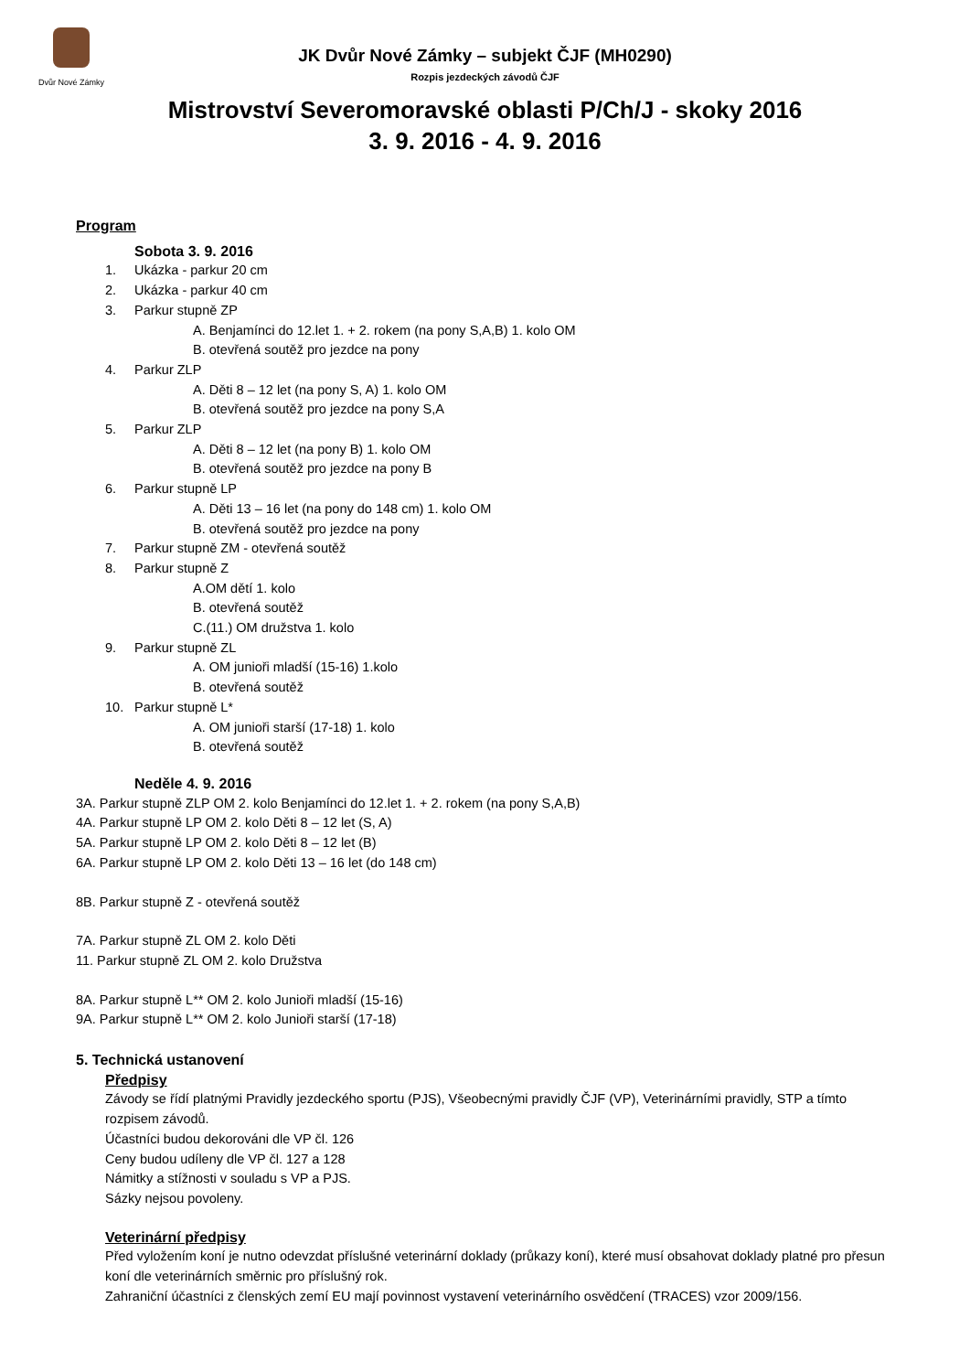Dvůr Nové Zámky
JK Dvůr Nové Zámky – subjekt ČJF (MH0290)
Rozpis jezdeckých závodů ČJF
Mistrovství Severomoravské oblasti P/Ch/J - skoky 2016
3. 9. 2016 - 4. 9. 2016
Program
Sobota 3. 9. 2016
1. Ukázka - parkur 20 cm
2. Ukázka - parkur 40 cm
3. Parkur stupně ZP
A. Benjamínci do 12.let 1. + 2. rokem (na pony S,A,B) 1. kolo OM
B. otevřená soutěž pro jezdce na pony
4. Parkur ZLP
A. Děti 8 – 12 let (na pony S, A) 1. kolo OM
B. otevřená soutěž pro jezdce na pony S,A
5. Parkur ZLP
A. Děti 8 – 12 let (na pony B) 1. kolo OM
B. otevřená soutěž pro jezdce na pony B
6. Parkur stupně LP
A. Děti 13 – 16 let (na pony do 148 cm) 1. kolo OM
B. otevřená soutěž pro jezdce na pony
7. Parkur stupně ZM - otevřená soutěž
8. Parkur stupně Z
A.OM dětí 1. kolo
B. otevřená soutěž
C.(11.) OM družstva 1. kolo
9. Parkur stupně ZL
A. OM junioři mladší (15-16) 1.kolo
B. otevřená soutěž
10. Parkur stupně L*
A. OM junioři starší (17-18) 1. kolo
B. otevřená soutěž
Neděle 4. 9. 2016
3A. Parkur stupně ZLP OM 2. kolo Benjamínci do 12.let 1. + 2. rokem (na pony S,A,B)
4A. Parkur stupně LP OM 2. kolo Děti 8 – 12 let (S, A)
5A. Parkur stupně LP OM 2. kolo Děti 8 – 12 let (B)
6A. Parkur stupně LP OM 2. kolo Děti 13 – 16 let (do 148 cm)
8B. Parkur stupně Z - otevřená soutěž
7A. Parkur stupně ZL OM 2. kolo Děti
11. Parkur stupně ZL OM 2. kolo Družstva
8A. Parkur stupně L** OM 2. kolo Junioři mladší (15-16)
9A. Parkur stupně L** OM 2. kolo Junioři starší (17-18)
5. Technická ustanovení
Předpisy
Závody se řídí platnými Pravidly jezdeckého sportu (PJS), Všeobecnými pravidly ČJF (VP), Veterinárními pravidly, STP a tímto rozpisem závodů.
Účastníci budou dekorováni dle VP čl. 126
Ceny budou udíleny dle VP čl. 127 a 128
Námitky a stížnosti v souladu s VP a PJS.
Sázky nejsou povoleny.
Veterinární předpisy
Před vyložením koní je nutno odevzdat příslušné veterinární doklady (průkazy koní), které musí obsahovat doklady platné pro přesun koní dle veterinárních směrnic pro příslušný rok.
Zahraniční účastníci z členských zemí EU mají povinnost vystavení veterinárního osvědčení (TRACES) vzor 2009/156.